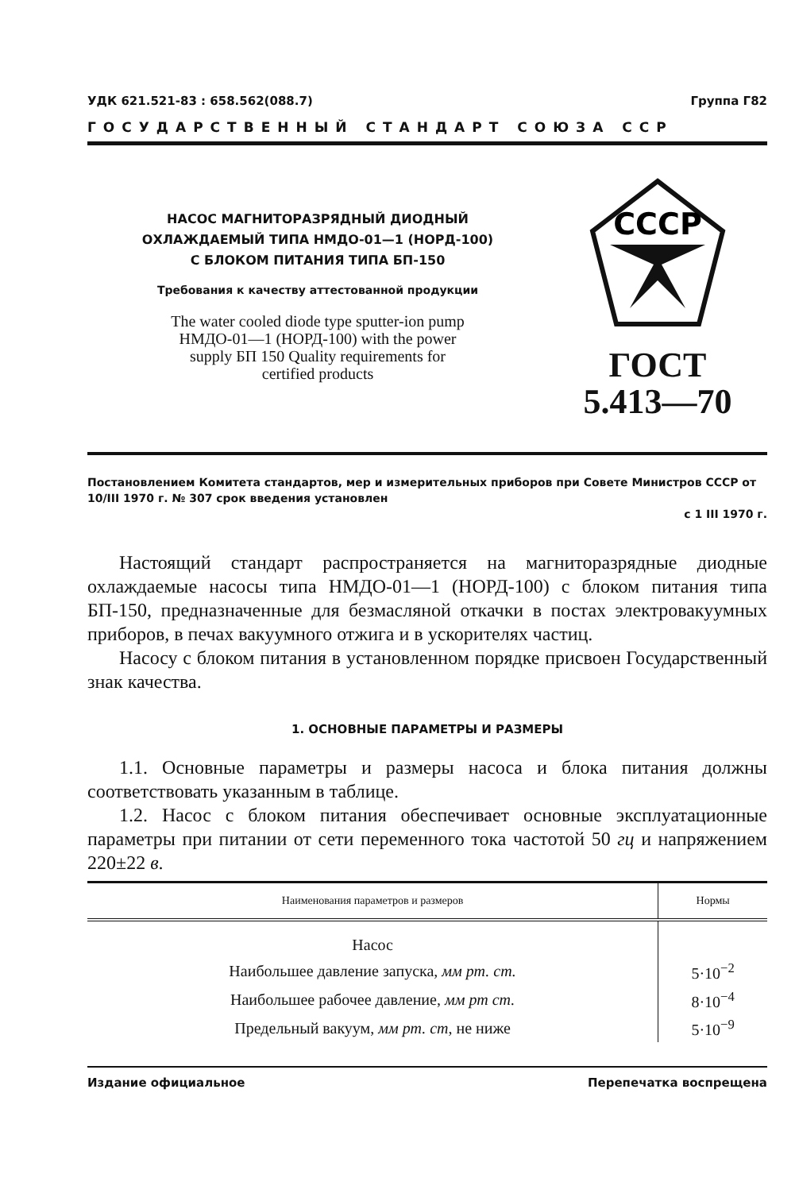УДК 621.521-83 : 658.562(088.7) Группа Г82
ГОСУДАРСТВЕННЫЙ СТАНДАРТ СОЮЗА ССР
НАСОС МАГНИТОРАЗРЯДНЫЙ ДИОДНЫЙ
ОХЛАЖДАЕМЫЙ ТИПА НМДО-01—1 (НОРД-100)
С БЛОКОМ ПИТАНИЯ ТИПА БП-150
Требования к качеству аттестованной продукции
The water cooled diode type sputter-ion pump
НМДО-01—1 (НОРД-100) with the power
supply БП 150 Quality requirements for
certified products
СССР
ГОСТ
5.413—70
Постановлением Комитета стандартов, мер и измерительных приборов при Совете Министров СССР от 10/III 1970 г. № 307 срок введения установлен
с 1 III 1970 г.
Настоящий стандарт распространяется на магниторазрядные диодные охлаждаемые насосы типа НМДО-01—1 (НОРД-100) с блоком питания типа БП-150, предназначенные для безмасляной откачки в постах электровакуумных приборов, в печах вакуумного отжига и в ускорителях частиц.
Насосу с блоком питания в установленном порядке присвоен Государственный знак качества.
1. ОСНОВНЫЕ ПАРАМЕТРЫ И РАЗМЕРЫ
1.1. Основные параметры и размеры насоса и блока питания должны соответствовать указанным в таблице.
1.2. Насос с блоком питания обеспечивает основные эксплуатационные параметры при питании от сети переменного тока частотой 50 гц и напряжением 220±22 в.
| Наименования параметров и размеров | Нормы |
| --- | --- |
| Насос | |
| Наибольшее давление запуска, мм рт. ст. | 5·10<sup>−2</sup> |
| Наибольшее рабочее давление, мм рт ст. | 8·10<sup>−4</sup> |
| Предельный вакуум, мм рт. ст , не ниже | 5·10<sup>−9</sup> |
Издание официальное Перепечатка воспрещена